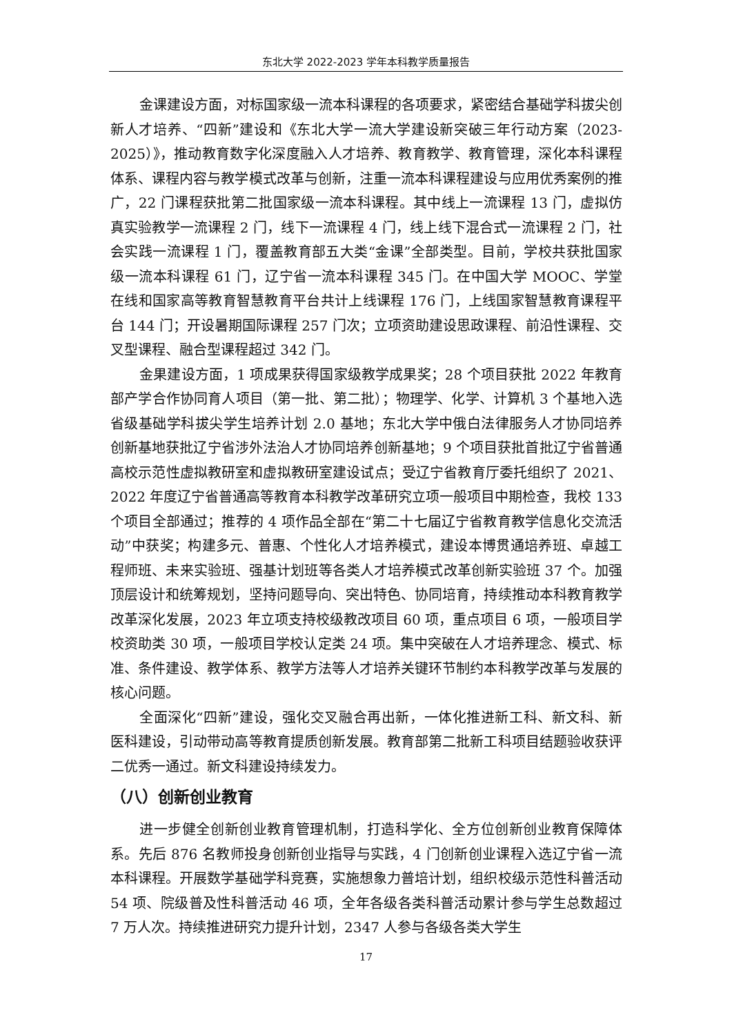东北大学 2022-2023 学年本科教学质量报告
金课建设方面，对标国家级一流本科课程的各项要求，紧密结合基础学科拔尖创新人才培养、“四新”建设和《东北大学一流大学建设新突破三年行动方案（2023-2025）》，推动教育数字化深度融入人才培养、教育教学、教育管理，深化本科课程体系、课程内容与教学模式改革与创新，注重一流本科课程建设与应用优秀案例的推广，22 门课程获批第二批国家级一流本科课程。其中线上一流课程 13 门，虚拟仿真实验教学一流课程 2 门，线下一流课程 4 门，线上线下混合式一流课程 2 门，社会实践一流课程 1 门，覆盖教育部五大类“金课”全部类型。目前，学校共获批国家级一流本科课程 61 门，辽宁省一流本科课程 345 门。在中国大学 MOOC、学堂在线和国家高等教育智慧教育平台共计上线课程 176 门，上线国家智慧教育课程平台 144 门；开设暑期国际课程 257 门次；立项资助建设思政课程、前沿性课程、交叉型课程、融合型课程超过 342 门。
金果建设方面，1 项成果获得国家级教学成果奖；28 个项目获批 2022 年教育部产学合作协同育人项目（第一批、第二批）；物理学、化学、计算机 3 个基地入选省级基础学科拔尖学生培养计划 2.0 基地；东北大学中俄白法律服务人才协同培养创新基地获批辽宁省涉外法治人才协同培养创新基地；9 个项目获批首批辽宁省普通高校示范性虚拟教研室和虚拟教研室建设试点；受辽宁省教育厅委托组织了 2021、2022 年度辽宁省普通高等教育本科教学改革研究立项一般项目中期检查，我校 133 个项目全部通过；推荐的 4 项作品全部在“第二十七届辽宁省教育教学信息化交流活动”中获奖；构建多元、普惠、个性化人才培养模式，建设本博贯通培养班、卓越工程师班、未来实验班、强基计划班等各类人才培养模式改革创新实验班 37 个。加强顶层设计和统筹规划，坚持问题导向、突出特色、协同培育，持续推动本科教育教学改革深化发展，2023 年立项支持校级教改项目 60 项，重点项目 6 项，一般项目学校资助类 30 项，一般项目学校认定类 24 项。集中突破在人才培养理念、模式、标准、条件建设、教学体系、教学方法等人才培养关键环节制约本科教学改革与发展的核心问题。
全面深化“四新”建设，强化交叉融合再出新，一体化推进新工科、新文科、新医科建设，引动带动高等教育提质创新发展。教育部第二批新工科项目结题验收获评二优秀一通过。新文科建设持续发力。
（八）创新创业教育
进一步健全创新创业教育管理机制，打造科学化、全方位创新创业教育保障体系。先后 876 名教师投身创新创业指导与实践，4 门创新创业课程入选辽宁省一流本科课程。开展数学基础学科竞赛，实施想象力普培计划，组织校级示范性科普活动 54 项、院级普及性科普活动 46 项，全年各级各类科普活动累计参与学生总数超过 7 万人次。持续推进研究力提升计划，2347 人参与各级各类大学生
17